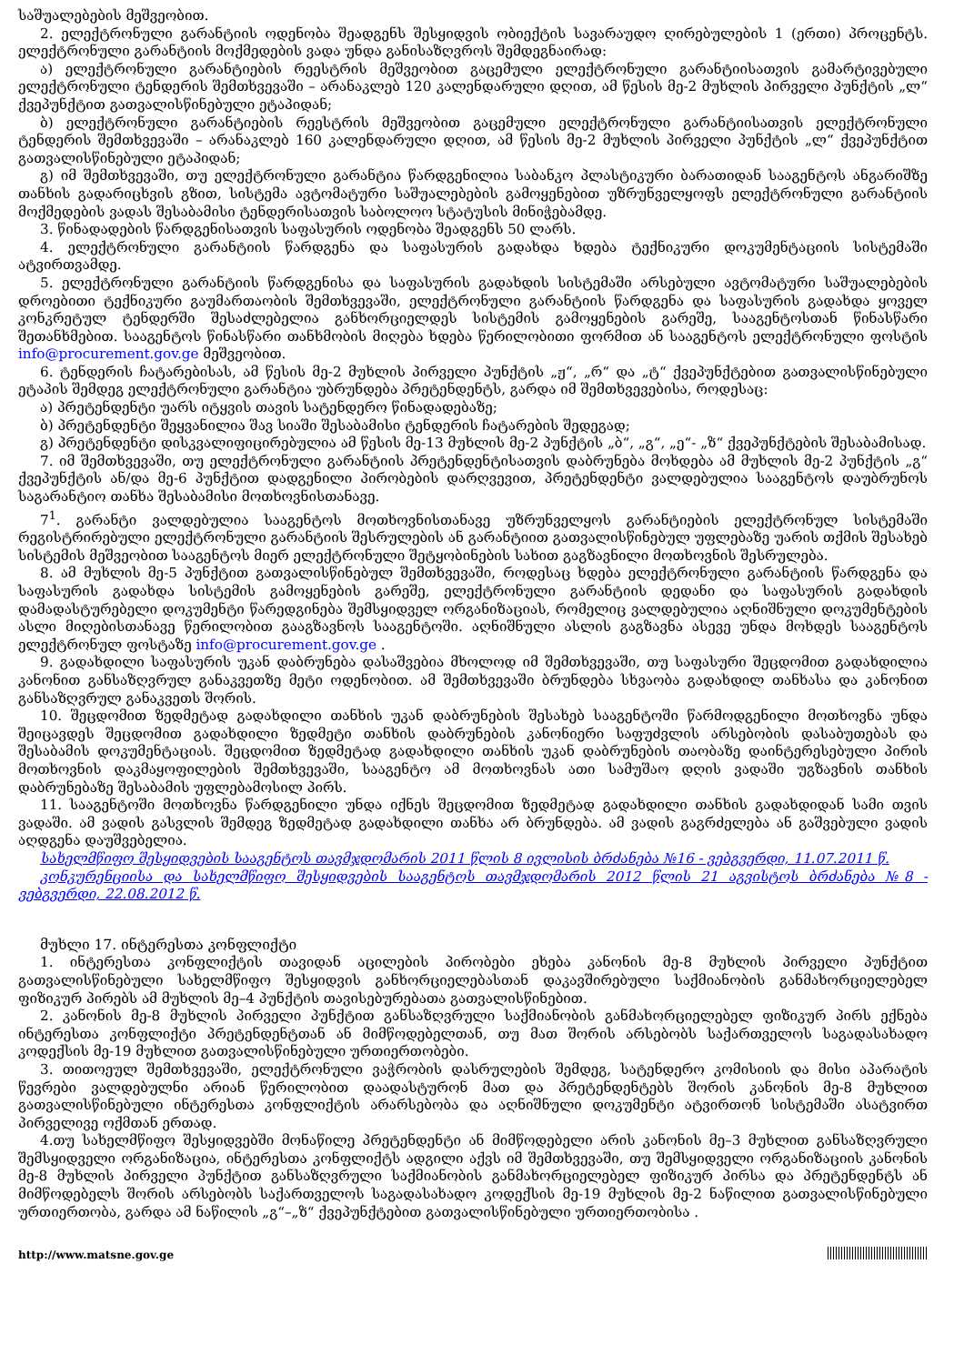საშუალებების მეშვეობით.
2. ელექტრონული გარანტიის ოდენობა შეადგენს შესყიდვის ობიექტის სავარაუდო ღირებულების 1 (ერთი) პროცენტს. ელექტრონული გარანტიის მოქმედების ვადა უნდა განისაზღვროს შემდეგნაირად:
ა) ელექტრონული გარანტიების რეესტრის მეშვეობით გაცემული ელექტრონული გარანტიისათვის გამარტივებული ელექტრონული ტენდერის შემთხვევაში – არანაკლებ 120 კალენდარული დღით, ამ წესის მე-2 მუხლის პირველი პუნქტის „ლ“ ქვეპუნქტით გათვალისწინებული ეტაპიდან;
ბ) ელექტრონული გარანტიების რეესტრის მეშვეობით გაცემული ელექტრონული გარანტიისათვის ელექტრონული ტენდერის შემთხვევაში – არანაკლებ 160 კალენდარული დღით, ამ წესის მე-2 მუხლის პირველი პუნქტის „ლ“ ქვეპუნქტით გათვალისწინებული ეტაპიდან;
გ) იმ შემთხვევაში, თუ ელექტრონული გარანტია წარდგენილია საბანკო პლასტიკური ბარათიდან სააგენტოს ანგარიშზე თანხის გადარიცხვის გზით, სისტემა ავტომატური საშუალებების გამოყენებით უზრუნველყოფს ელექტრონული გარანტიის მოქმედების ვადას შესაბამისი ტენდერისათვის საბოლოო სტატუსის მინიჭებამდე.
3. წინადადების წარდგენისათვის საფასურის ოდენობა შეადგენს 50 ლარს.
4. ელექტრონული გარანტიის წარდგენა და საფასურის გადახდა ხდება ტექნიკური დოკუმენტაციის სისტემაში ატვირთვამდე.
5. ელექტრონული გარანტიის წარდგენისა და საფასურის გადახდის სისტემაში არსებული ავტომატური საშუალებების დროებითი ტექნიკური გაუმართაობის შემთხვევაში, ელექტრონული გარანტიის წარდგენა და საფასურის გადახდა ყოველ კონკრეტულ ტენდერში შესაძლებელია განხორციელდეს სისტემის გამოყენების გარეშე, სააგენტოსთან წინასწარი შეთანხმებით. სააგენტოს წინასწარი თანხმობის მიღება ხდება წერილობითი ფორმით ან სააგენტოს ელექტრონული ფოსტის info@procurement.gov.ge მეშვეობით.
6. ტენდერის ჩატარებისას, ამ წესის მე-2 მუხლის პირველი პუნქტის „ჟ“, „რ“ და „ტ“ ქვეპუნქტებით გათვალისწინებული ეტაპის შემდეგ ელექტრონული გარანტია უბრუნდება პრეტენდენტს, გარდა იმ შემთხვევებისა, როდესაც:
ა) პრეტენდენტი უარს იტყვის თავის სატენდერო წინადადებაზე;
ბ) პრეტენდენტი შეყვანილია შავ სიაში შესაბამისი ტენდერის ჩატარების შედეგად;
გ) პრეტენდენტი დისკვალიფიცირებულია ამ წესის მე-13 მუხლის მე-2 პუნქტის „ბ“, „გ“, „ე“- „ზ“ ქვეპუნქტების შესაბამისად.
7. იმ შემთხვევაში, თუ ელექტრონული გარანტიის პრეტენდენტისათვის დაბრუნება მოხდება ამ მუხლის მე-2 პუნქტის „გ“ ქვეპუნქტის ან/და მე-6 პუნქტით დადგენილი პირობების დარღვევით, პრეტენდენტი ვალდებულია სააგენტოს დაუბრუნოს საგარანტიო თანხა შესაბამისი მოთხოვნისთანავე.
7<sup>1</sup>. გარანტი ვალდებულია სააგენტოს მოთხოვნისთანავე უზრუნველყოს გარანტიების ელექტრონულ სისტემაში რეგისტრირებული ელექტრონული გარანტიის შესრულების ან გარანტიით გათვალისწინებულ უფლებაზე უარის თქმის შესახებ სისტემის მეშვეობით სააგენტოს მიერ ელექტრონული შეტყობინების სახით გაგზავნილი მოთხოვნის შესრულება.
8. ამ მუხლის მე-5 პუნქტით გათვალისწინებულ შემთხვევაში, როდესაც ხდება ელექტრონული გარანტიის წარდგენა და საფასურის გადახდა სისტემის გამოყენების გარეშე, ელექტრონული გარანტიის დედანი და საფასურის გადახდის დამადასტურებელი დოკუმენტი წარედგინება შემსყიდველ ორგანიზაციას, რომელიც ვალდებულია აღნიშნული დოკუმენტების ასლი მიღებისთანავე წერილობით გააგზავნოს სააგენტოში. აღნიშნული ასლის გაგზავნა ასევე უნდა მოხდეს სააგენტოს ელექტრონულ ფოსტაზე info@procurement.gov.ge .
9. გადახდილი საფასურის უკან დაბრუნება დასაშვებია მხოლოდ იმ შემთხვევაში, თუ საფასური შეცდომით გადახდილია კანონით განსაზღვრულ განაკვეთზე მეტი ოდენობით. ამ შემთხვევაში ბრუნდება სხვაობა გადახდილ თანხასა და კანონით განსაზღვრულ განაკვეთს შორის.
10. შეცდომით ზედმეტად გადახდილი თანხის უკან დაბრუნების შესახებ სააგენტოში წარმოდგენილი მოთხოვნა უნდა შეიცავდეს შეცდომით გადახდილი ზედმეტი თანხის დაბრუნების კანონიერი საფუძვლის არსებობის დასაბუთებას და შესაბამის დოკუმენტაციას. შეცდომით ზედმეტად გადახდილი თანხის უკან დაბრუნების თაობაზე დაინტერესებული პირის მოთხოვნის დაკმაყოფილების შემთხვევაში, სააგენტო ამ მოთხოვნას ათი სამუშაო დღის ვადაში უგზავნის თანხის დაბრუნებაზე შესაბამის უფლებამოსილ პირს.
11. სააგენტოში მოთხოვნა წარდგენილი უნდა იქნეს შეცდომით ზედმეტად გადახდილი თანხის გადახდიდან სამი თვის ვადაში. ამ ვადის გასვლის შემდეგ ზედმეტად გადახდილი თანხა არ ბრუნდება. ამ ვადის გაგრძელება ან გაშვებული ვადის აღდგენა დაუშვებელია.
სახელმწიფო შესყიდვების სააგენტოს თავმჯდომარის 2011 წლის 8 ივლისის ბრძანება №16 - ვებგვერდი, 11.07.2011 წ.
კონკურენციისა და სახელმწიფო შესყიდვების სააგენტოს თავმჯდომარის 2012 წლის 21 აგვისტოს ბრძანება №8 - ვებგვერდი, 22.08.2012 წ.
მუხლი 17. ინტერესთა კონფლიქტი
1. ინტერესთა კონფლიქტის თავიდან აცილების პირობები ეხება კანონის მე-8 მუხლის პირველი პუნქტით გათვალისწინებული სახელმწიფო შესყიდვის განხორციელებასთან დაკავშირებული საქმიანობის განმახორციელებელ ფიზიკურ პირებს ამ მუხლის მე–4 პუნქტის თავისებურებათა გათვალისწინებით.
2. კანონის მე-8 მუხლის პირველი პუნქტით განსაზღვრული საქმიანობის განმახორციელებელ ფიზიკურ პირს ექნება ინტერესთა კონფლიქტი პრეტენდენტთან ან მიმწოდებელთან, თუ მათ შორის არსებობს საქართველოს საგადასახადო კოდექსის მე-19 მუხლით გათვალისწინებული ურთიერთობები.
3. თითოეულ შემთხვევაში, ელექტრონული ვაჭრობის დასრულების შემდეგ, სატენდერო კომისიის და მისი აპარატის წევრები ვალდებულნი არიან წერილობით დაადასტურონ მათ და პრეტენდენტებს შორის კანონის მე-8 მუხლით გათვალისწინებული ინტერესთა კონფლიქტის არარსებობა და აღნიშნული დოკუმენტი ატვირთონ სისტემაში ასატვირთ პირველივე ოქმთან ერთად.
4.თუ სახელმწიფო შესყიდვებში მონაწილე პრეტენდენტი ან მიმწოდებელი არის კანონის მე–3 მუხლით განსაზღვრული შემსყიდველი ორგანიზაცია, ინტერესთა კონფლიქტს ადგილი აქვს იმ შემთხვევაში, თუ შემსყიდველი ორგანიზაციის კანონის მე-8 მუხლის პირველი პუნქტით განსაზღვრული საქმიანობის განმახორციელებელ ფიზიკურ პირსა და პრეტენდენტს ან მიმწოდებელს შორის არსებობს საქართველოს საგადასახადო კოდექსის მე-19 მუხლის მე-2 ნაწილით გათვალისწინებული ურთიერთობა, გარდა ამ ნაწილის „გ“–„ზ“ ქვეპუნქტებით გათვალისწინებული ურთიერთობისა .
http://www.matsne.gov.ge